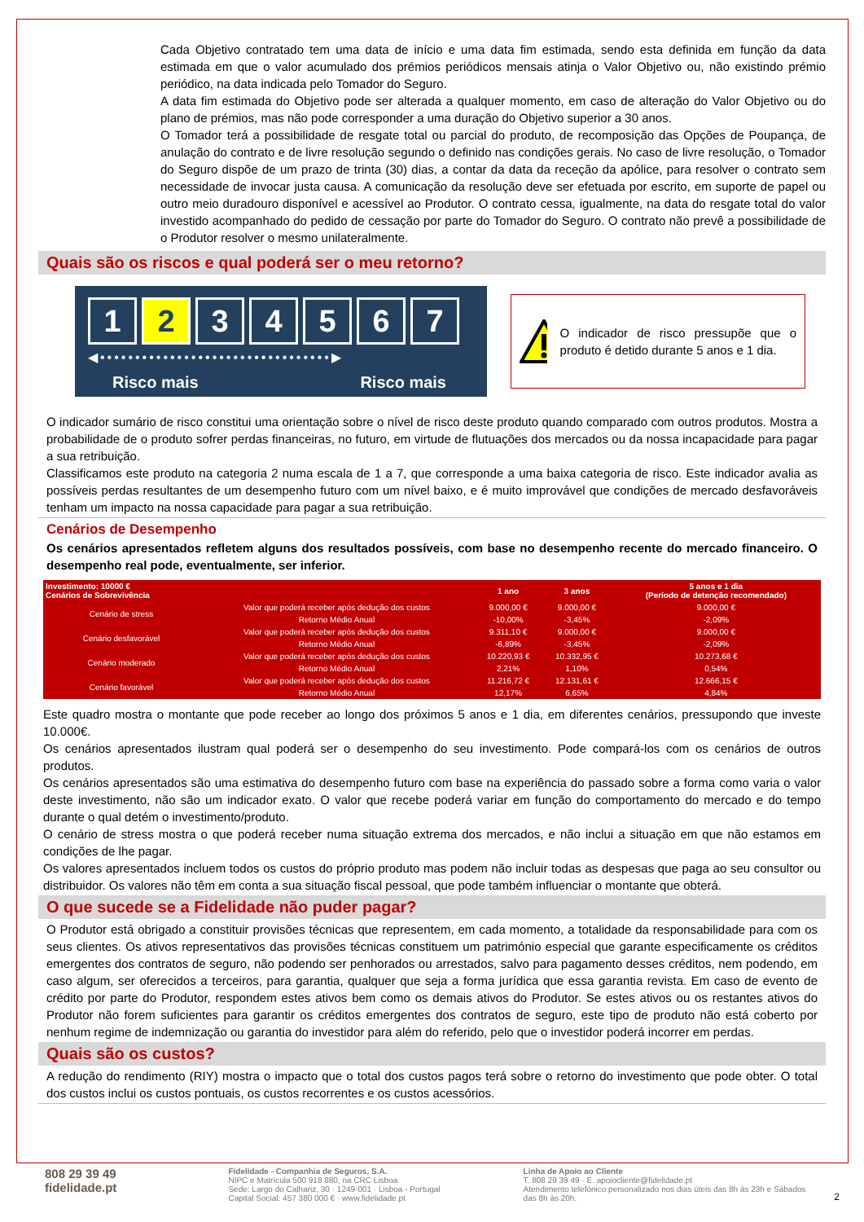Cada Objetivo contratado tem uma data de início e uma data fim estimada, sendo esta definida em função da data estimada em que o valor acumulado dos prémios periódicos mensais atinja o Valor Objetivo ou, não existindo prémio periódico, na data indicada pelo Tomador do Seguro.
A data fim estimada do Objetivo pode ser alterada a qualquer momento, em caso de alteração do Valor Objetivo ou do plano de prémios, mas não pode corresponder a uma duração do Objetivo superior a 30 anos.
O Tomador terá a possibilidade de resgate total ou parcial do produto, de recomposição das Opções de Poupança, de anulação do contrato e de livre resolução segundo o definido nas condições gerais. No caso de livre resolução, o Tomador do Seguro dispõe de um prazo de trinta (30) dias, a contar da data da receção da apólice, para resolver o contrato sem necessidade de invocar justa causa. A comunicação da resolução deve ser efetuada por escrito, em suporte de papel ou outro meio duradouro disponível e acessível ao Produtor. O contrato cessa, igualmente, na data do resgate total do valor investido acompanhado do pedido de cessação por parte do Tomador do Seguro. O contrato não prevê a possibilidade de o Produtor resolver o mesmo unilateralmente.
Quais são os riscos e qual poderá ser o meu retorno?
1 2 3 4 5 6 7
◀•••••••••••••••••••••••••••••••••▶
Risco mais Risco mais
O indicador de risco pressupõe que o produto é detido durante 5 anos e 1 dia.
O indicador sumário de risco constitui uma orientação sobre o nível de risco deste produto quando comparado com outros produtos. Mostra a probabilidade de o produto sofrer perdas financeiras, no futuro, em virtude de flutuações dos mercados ou da nossa incapacidade para pagar a sua retribuição.
Classificamos este produto na categoria 2 numa escala de 1 a 7, que corresponde a uma baixa categoria de risco. Este indicador avalia as possíveis perdas resultantes de um desempenho futuro com um nível baixo, e é muito improvável que condições de mercado desfavoráveis tenham um impacto na nossa capacidade para pagar a sua retribuição.
Cenários de Desempenho
Os cenários apresentados refletem alguns dos resultados possíveis, com base no desempenho recente do mercado financeiro. O desempenho real pode, eventualmente, ser inferior.
| Investimento: 10000 € Cenários de Sobrevivência | | 1 ano | 3 anos | 5 anos e 1 dia (Período de detenção recomendado) |
| --- | --- | --- | --- | --- |
| Cenário de stress | Valor que poderá receber após dedução dos custos | 9.000,00 € | 9.000,00 € | 9.000,00 € |
| | Retorno Médio Anual | -10,00% | -3,45% | -2,09% |
| Cenário desfavorável | Valor que poderá receber após dedução dos custos | 9.311,10 € | 9.000,00 € | 9.000,00 € |
| | Retorno Médio Anual | -6,89% | -3,45% | -2,09% |
| Cenário moderado | Valor que poderá receber após dedução dos custos | 10.220,93 € | 10.332,95 € | 10.273,68 € |
| | Retorno Médio Anual | 2,21% | 1,10% | 0,54% |
| Cenário favorável | Valor que poderá receber após dedução dos custos | 11.216,72 € | 12.131,61 € | 12.666,15 € |
| | Retorno Médio Anual | 12,17% | 6,65% | 4,84% |
Este quadro mostra o montante que pode receber ao longo dos próximos 5 anos e 1 dia, em diferentes cenários, pressupondo que investe 10.000€.
Os cenários apresentados ilustram qual poderá ser o desempenho do seu investimento. Pode compará-los com os cenários de outros produtos.
Os cenários apresentados são uma estimativa do desempenho futuro com base na experiência do passado sobre a forma como varia o valor deste investimento, não são um indicador exato. O valor que recebe poderá variar em função do comportamento do mercado e do tempo durante o qual detém o investimento/produto.
O cenário de stress mostra o que poderá receber numa situação extrema dos mercados, e não inclui a situação em que não estamos em condições de lhe pagar.
Os valores apresentados incluem todos os custos do próprio produto mas podem não incluir todas as despesas que paga ao seu consultor ou distribuidor. Os valores não têm em conta a sua situação fiscal pessoal, que pode também influenciar o montante que obterá.
O que sucede se a Fidelidade não puder pagar?
O Produtor está obrigado a constituir provisões técnicas que representem, em cada momento, a totalidade da responsabilidade para com os seus clientes. Os ativos representativos das provisões técnicas constituem um património especial que garante especificamente os créditos emergentes dos contratos de seguro, não podendo ser penhorados ou arrestados, salvo para pagamento desses créditos, nem podendo, em caso algum, ser oferecidos a terceiros, para garantia, qualquer que seja a forma jurídica que essa garantia revista. Em caso de evento de crédito por parte do Produtor, respondem estes ativos bem como os demais ativos do Produtor. Se estes ativos ou os restantes ativos do Produtor não forem suficientes para garantir os créditos emergentes dos contratos de seguro, este tipo de produto não está coberto por nenhum regime de indemnização ou garantia do investidor para além do referido, pelo que o investidor poderá incorrer em perdas.
Quais são os custos?
A redução do rendimento (RIY) mostra o impacto que o total dos custos pagos terá sobre o retorno do investimento que pode obter. O total dos custos inclui os custos pontuais, os custos recorrentes e os custos acessórios.
808 29 39 49
fidelidade.pt
Fidelidade - Companhia de Seguros, S.A.
NIPC e Matrícula 500 918 880, na CRC Lisboa
Sede: Largo do Calhariz, 30 · 1249-001 · Lisboa - Portugal
Capital Social: 457 380 000 € · www.fidelidade.pt
Linha de Apoio ao Cliente
T. 808 29 39 49 · E. apoiocliente@fidelidade.pt
Atendimento telefónico personalizado nos dias úteis das 8h às 23h e Sábados das 8h às 20h.
2